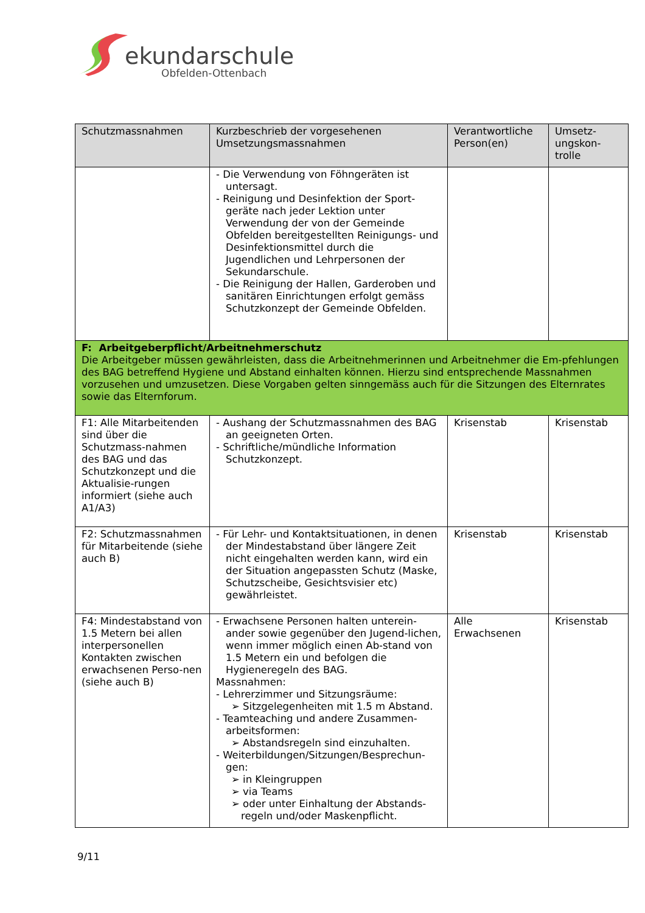ekundarschule
Obfelden-Ottenbach
| Schutzmassnahmen | Kurzbeschrieb der vorgesehenen Umsetzungsmassnahmen | Verantwortliche Person(en) | Umsetz-ungskon-trolle |
| --- | --- | --- | --- |
| | - Die Verwendung von Föhngeräten ist untersagt. - Reinigung und Desinfektion der Sport-geräte nach jeder Lektion unter Verwendung der von der Gemeinde Obfelden bereitgestellten Reinigungs- und Desinfektionsmittel durch die Jugendlichen und Lehrpersonen der Sekundarschule. - Die Reinigung der Hallen, Garderoben und sanitären Einrichtungen erfolgt gemäss Schutzkonzept der Gemeinde Obfelden. | | |
| F: Arbeitgeberpflicht/Arbeitnehmerschutz Die Arbeitgeber müssen gewährleisten, dass die Arbeitnehmerinnen und Arbeitnehmer die Em-pfehlungen des BAG betreffend Hygiene und Abstand einhalten können. Hierzu sind entsprechende Massnahmen vorzusehen und umzusetzen. Diese Vorgaben gelten sinngemäss auch für die Sitzungen des Elternrates sowie das Elternforum. | | | |
| F1: Alle Mitarbeitenden sind über die Schutzmass-nahmen des BAG und das Schutzkonzept und die Aktualisie-rungen informiert (siehe auch A1/A3) | - Aushang der Schutzmassnahmen des BAG an geeigneten Orten. - Schriftliche/mündliche Information Schutzkonzept. | Krisenstab | Krisenstab |
| F2: Schutzmassnahmen für Mitarbeitende (siehe auch B) | - Für Lehr- und Kontaktsituationen, in denen der Mindestabstand über längere Zeit nicht eingehalten werden kann, wird ein der Situation angepassten Schutz (Maske, Schutzscheibe, Gesichtsvisier etc) gewährleistet. | Krisenstab | Krisenstab |
| F4: Mindestabstand von 1.5 Metern bei allen interpersonellen Kontakten zwischen erwachsenen Perso-nen (siehe auch B) | - Erwachsene Personen halten unterein-ander sowie gegenüber den Jugend-lichen, wenn immer möglich einen Ab-stand von 1.5 Metern ein und befolgen die Hygieneregeln des BAG. Massnahmen: - Lehrerzimmer und Sitzungsräume: ➢ Sitzgelegenheiten mit 1.5 m Abstand. - Teamteaching und andere Zusammen-arbeitsformen: ➢ Abstandsregeln sind einzuhalten. - Weiterbildungen/Sitzungen/Besprechun-gen: ➢ in Kleingruppen ➢ via Teams ➢ oder unter Einhaltung der Abstands-regeln und/oder Maskenpflicht. | Alle Erwachsenen | Krisenstab |
9/11